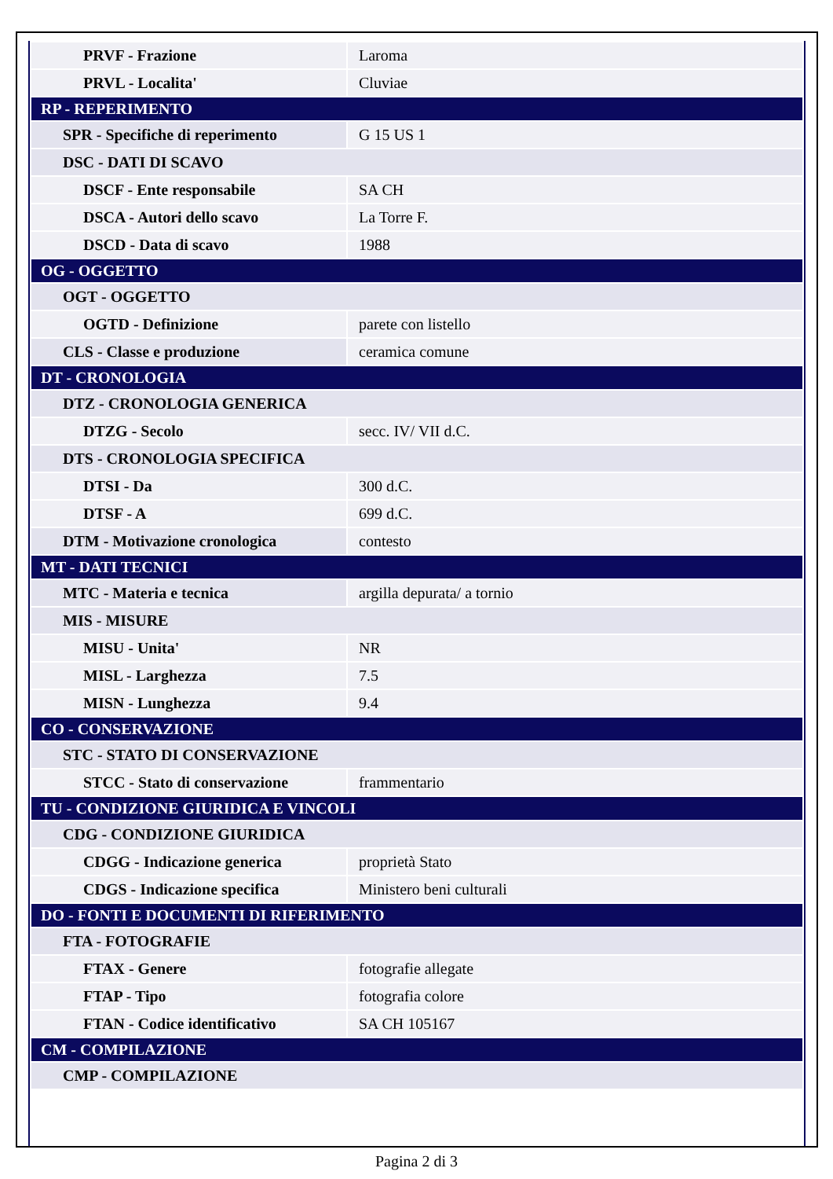| PRVF - Frazione | Laroma |
| PRVL - Localita' | Cluviae |
| RP - REPERIMENTO | |
| SPR - Specifiche di reperimento | G 15 US 1 |
| DSC - DATI DI SCAVO | |
| DSCF - Ente responsabile | SA CH |
| DSCA - Autori dello scavo | La Torre F. |
| DSCD - Data di scavo | 1988 |
| OG - OGGETTO | |
| OGT - OGGETTO | |
| OGTD - Definizione | parete con listello |
| CLS - Classe e produzione | ceramica comune |
| DT - CRONOLOGIA | |
| DTZ - CRONOLOGIA GENERICA | |
| DTZG - Secolo | secc. IV/ VII d.C. |
| DTS - CRONOLOGIA SPECIFICA | |
| DTSI - Da | 300 d.C. |
| DTSF - A | 699 d.C. |
| DTM - Motivazione cronologica | contesto |
| MT - DATI TECNICI | |
| MTC - Materia e tecnica | argilla depurata/ a tornio |
| MIS - MISURE | |
| MISU - Unita' | NR |
| MISL - Larghezza | 7.5 |
| MISN - Lunghezza | 9.4 |
| CO - CONSERVAZIONE | |
| STC - STATO DI CONSERVAZIONE | |
| STCC - Stato di conservazione | frammentario |
| TU - CONDIZIONE GIURIDICA E VINCOLI | |
| CDG - CONDIZIONE GIURIDICA | |
| CDGG - Indicazione generica | proprietà Stato |
| CDGS - Indicazione specifica | Ministero beni culturali |
| DO - FONTI E DOCUMENTI DI RIFERIMENTO | |
| FTA - FOTOGRAFIE | |
| FTAX - Genere | fotografie allegate |
| FTAP - Tipo | fotografia colore |
| FTAN - Codice identificativo | SA CH 105167 |
| CM - COMPILAZIONE | |
| CMP - COMPILAZIONE | |
Pagina 2 di 3